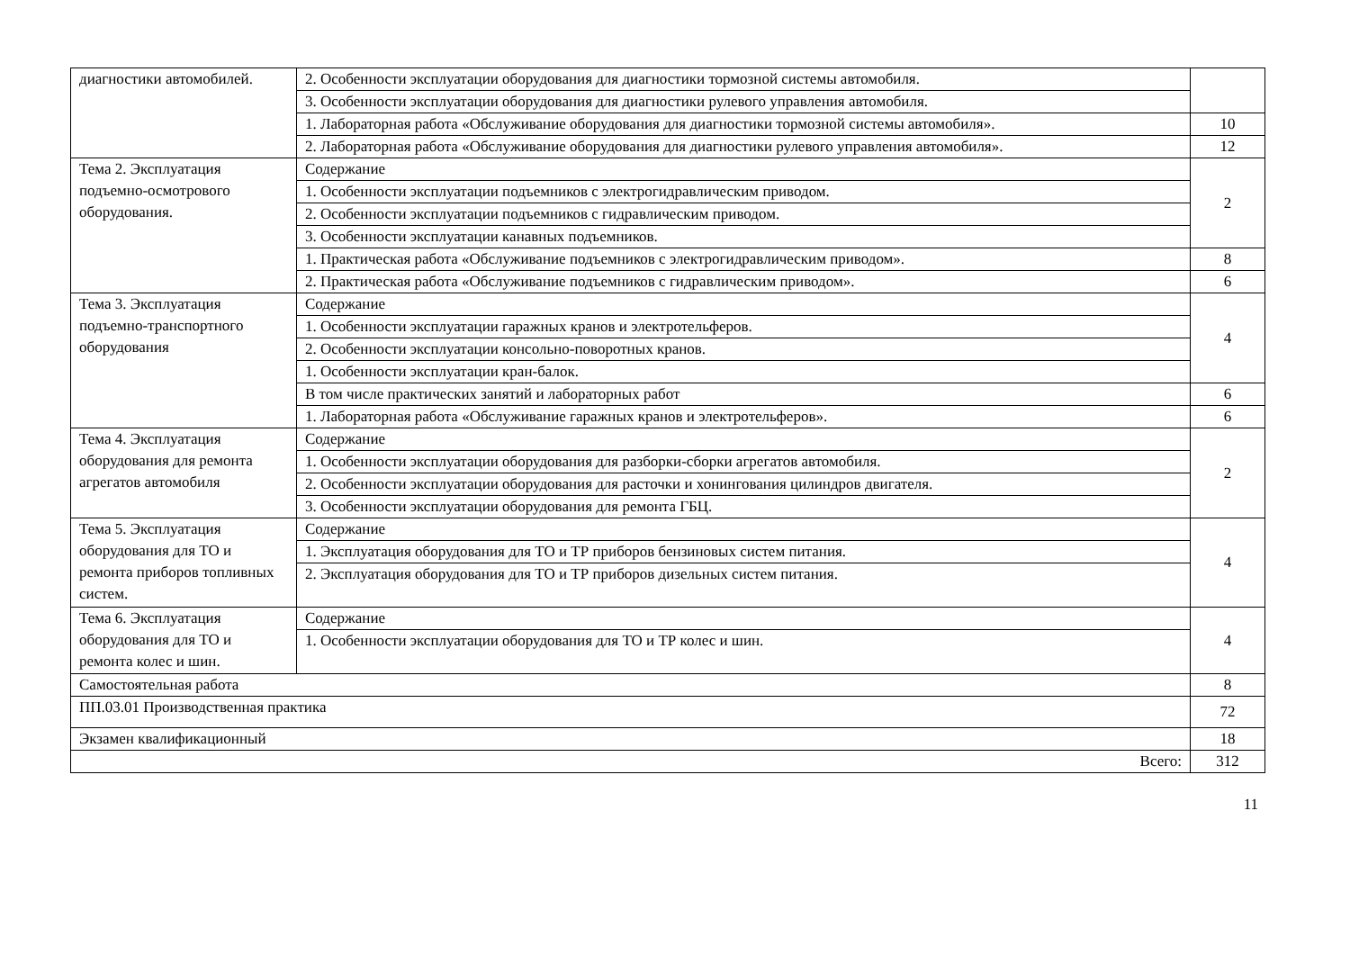| диагностики автомобилей. | 2. Особенности эксплуатации оборудования для диагностики тормозной системы автомобиля. | |
| | 3. Особенности эксплуатации оборудования для диагностики рулевого управления автомобиля. | |
| | 1. Лабораторная работа «Обслуживание оборудования для диагностики тормозной системы автомобиля». | 10 |
| | 2. Лабораторная работа «Обслуживание оборудования для диагностики рулевого управления автомобиля». | 12 |
| Тема 2. Эксплуатация подъемно-осмотрового оборудования. | Содержание | 2 |
| | 1. Особенности эксплуатации подъемников с электрогидравлическим приводом. | |
| | 2. Особенности эксплуатации подъемников с гидравлическим приводом. | |
| | 3. Особенности эксплуатации канавных подъемников. | |
| | 1. Практическая работа «Обслуживание подъемников с электрогидравлическим приводом». | 8 |
| | 2. Практическая работа «Обслуживание подъемников с гидравлическим приводом». | 6 |
| Тема 3. Эксплуатация подъемно-транспортного оборудования | Содержание | 4 |
| | 1. Особенности эксплуатации гаражных кранов и электротельферов. | |
| | 2. Особенности эксплуатации консольно-поворотных кранов. | |
| | 1. Особенности эксплуатации кран-балок. | |
| | В том числе практических занятий и лабораторных работ | 6 |
| | 1. Лабораторная работа «Обслуживание гаражных кранов и электротельферов». | 6 |
| Тема 4. Эксплуатация оборудования для ремонта агрегатов автомобиля | Содержание | 2 |
| | 1. Особенности эксплуатации оборудования для разборки-сборки агрегатов автомобиля. | |
| | 2. Особенности эксплуатации оборудования для расточки и хонингования цилиндров двигателя. | |
| | 3. Особенности эксплуатации оборудования для ремонта ГБЦ. | |
| Тема 5. Эксплуатация оборудования для ТО и ремонта приборов топливных систем. | Содержание | 4 |
| | 1. Эксплуатация оборудования для ТО и ТР приборов бензиновых систем питания. | |
| | 2. Эксплуатация оборудования для ТО и ТР приборов дизельных систем питания. | |
| Тема 6. Эксплуатация оборудования для ТО и ремонта колес и шин. | Содержание | 4 |
| | 1. Особенности эксплуатации оборудования для ТО и ТР колес и шин. | |
| Самостоятельная работа | | 8 |
| ПП.03.01 Производственная практика | | 72 |
| Экзамен квалификационный | | 18 |
| Всего: | | 312 |
11